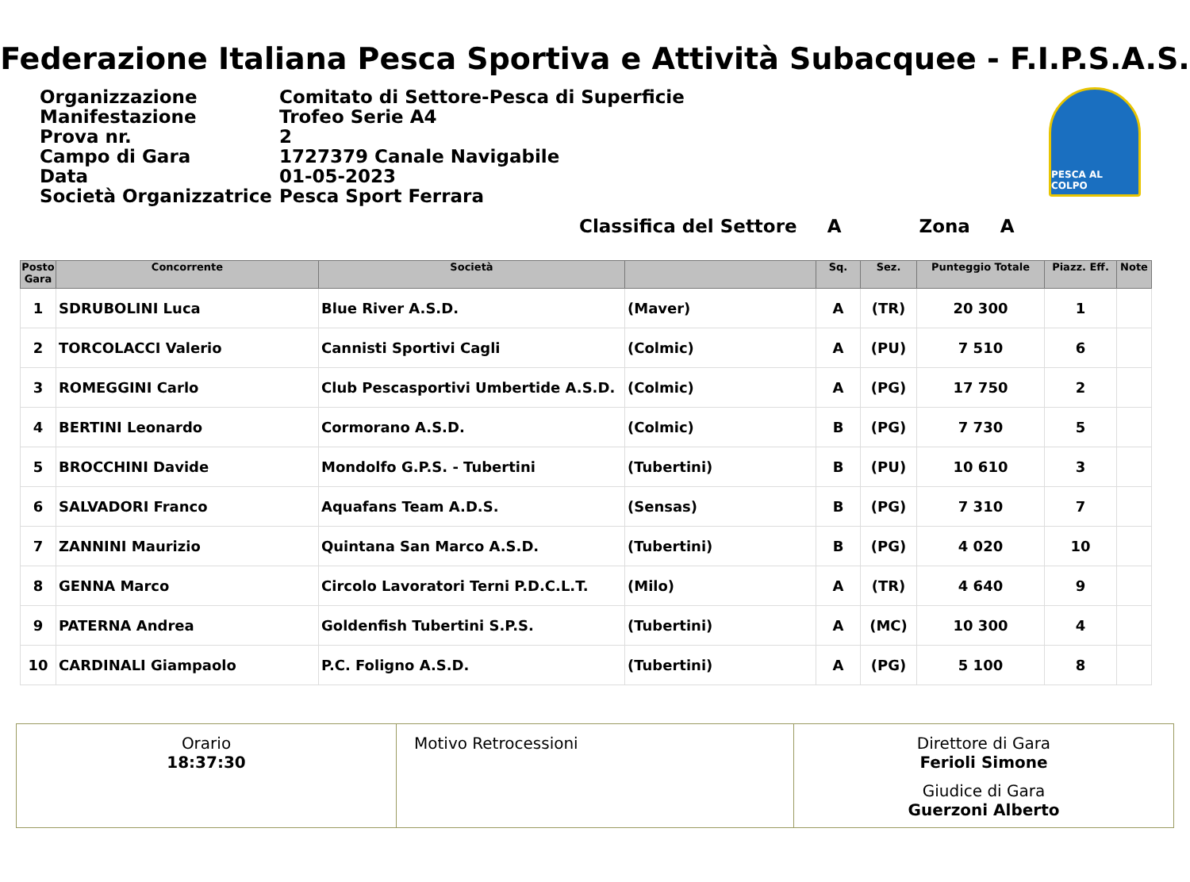Federazione Italiana Pesca Sportiva e Attività Subacquee - F.I.P.S.A.S.
| Organizzazione | Comitato di Settore-Pesca di Superficie |
| Manifestazione | Trofeo Serie A4 |
| Prova nr. | 2 |
| Campo di Gara | 1727379 Canale Navigabile |
| Data | 01-05-2023 |
| Società Organizzatrice | Pesca Sport Ferrara |
PESCA AL COLPO
Classifica del Settore A Zona A
| Posto Gara | Concorrente | Società | | Sq. | Sez. | Punteggio Totale | Piazz. Eff. | Note |
| --- | --- | --- | --- | --- | --- | --- | --- | --- |
| 1 | SDRUBOLINI Luca | Blue River A.S.D. | (Maver) | A | (TR) | 20 300 | 1 | |
| 2 | TORCOLACCI Valerio | Cannisti Sportivi Cagli | (Colmic) | A | (PU) | 7 510 | 6 | |
| 3 | ROMEGGINI Carlo | Club Pescasportivi Umbertide A.S.D. | (Colmic) | A | (PG) | 17 750 | 2 | |
| 4 | BERTINI Leonardo | Cormorano A.S.D. | (Colmic) | B | (PG) | 7 730 | 5 | |
| 5 | BROCCHINI Davide | Mondolfo G.P.S. - Tubertini | (Tubertini) | B | (PU) | 10 610 | 3 | |
| 6 | SALVADORI Franco | Aquafans Team A.D.S. | (Sensas) | B | (PG) | 7 310 | 7 | |
| 7 | ZANNINI Maurizio | Quintana San Marco A.S.D. | (Tubertini) | B | (PG) | 4 020 | 10 | |
| 8 | GENNA Marco | Circolo Lavoratori Terni P.D.C.L.T. | (Milo) | A | (TR) | 4 640 | 9 | |
| 9 | PATERNA Andrea | Goldenfish Tubertini S.P.S. | (Tubertini) | A | (MC) | 10 300 | 4 | |
| 10 | CARDINALI Giampaolo | P.C. Foligno A.S.D. | (Tubertini) | A | (PG) | 5 100 | 8 | |
Orario
18:37:30
Motivo Retrocessioni Direttore di Gara
Ferioli Simone
Giudice di Gara
Guerzoni Alberto